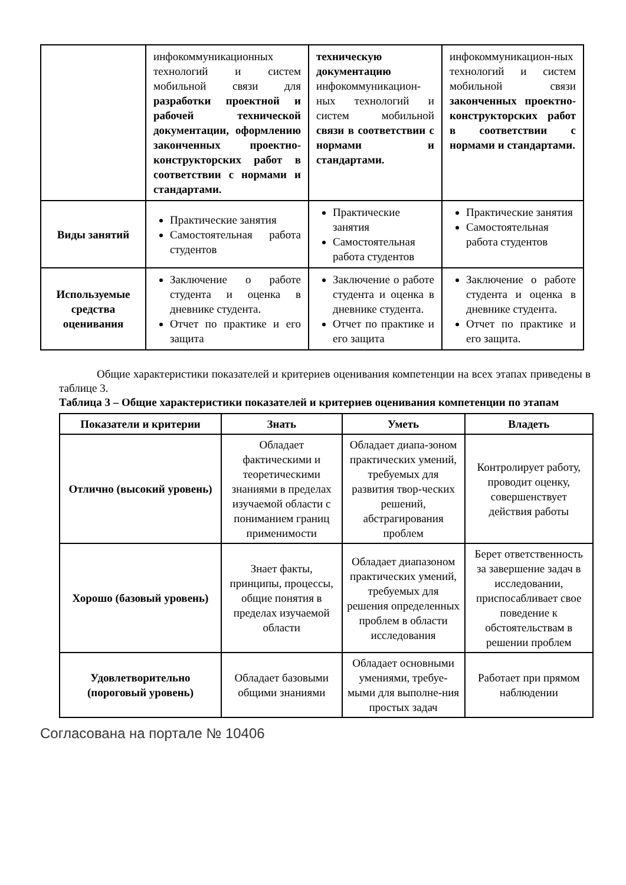| | инфокоммуникационных технологий и систем мобильной связи для разработки проектной и рабочей технической документации, оформлению законченных проектно-конструкторских работ в соответствии с нормами и стандартами. | техническую документацию инфокоммуникацион-ных технологий и систем мобильной связи в соответствии с нормами и стандартами. | инфокоммуникацион-ных технологий и систем мобильной связи законченных проектно-конструкторских работ в соответствии с нормами и стандартами. |
| Виды занятий | Практические занятия Самостоятельная работа студентов | Практические занятия Самостоятельная работа студентов | Практические занятия Самостоятельная работа студентов |
| Используемые средства оценивания | Заключение о работе студента и оценка в дневнике студента. Отчет по практике и его защита | Заключение о работе студента и оценка в дневнике студента. Отчет по практике и его защита | Заключение о работе студента и оценка в дневнике студента. Отчет по практике и его защита. |
Общие характеристики показателей и критериев оценивания компетенции на всех этапах приведены в таблице 3.
Таблица 3 – Общие характеристики показателей и критериев оценивания компетенции по этапам
| Показатели и критерии | Знать | Уметь | Владеть |
| --- | --- | --- | --- |
| Отлично (высокий уровень) | Обладает фактическими и теоретическими знаниями в пределах изучаемой области с пониманием границ применимости | Обладает диапа-зоном практических умений, требуемых для развития твор-ческих решений, абстрагирования проблем | Контролирует работу, проводит оценку, совершенствует действия работы |
| Хорошо (базовый уровень) | Знает факты, принципы, процессы, общие понятия в пределах изучаемой области | Обладает диапазоном практических умений, требуемых для решения определенных проблем в области исследования | Берет ответственность за завершение задач в исследовании, приспосабливает свое поведение к обстоятельствам в решении проблем |
| Удовлетворительно (пороговый уровень) | Обладает базовыми общими знаниями | Обладает основными умениями, требуе-мыми для выполне-ния простых задач | Работает при прямом наблюдении |
Согласована на портале № 10406